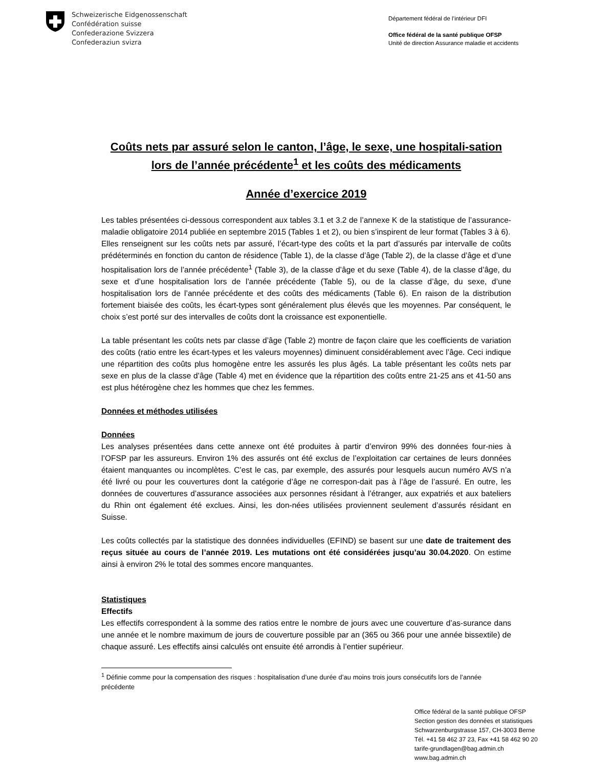Schweizerische Eidgenossenschaft
Confédération suisse
Confederazione Svizzera
Confederaziun svizra
Département fédéral de l’intérieur DFI
Office fédéral de la santé publique OFSP
Unité de direction Assurance maladie et accidents
Coûts nets par assuré selon le canton, l’âge, le sexe, une hospitali-sation lors de l’année précédente<sup>1</sup> et les coûts des médicaments
Année d’exercice 2019
Les tables présentées ci-dessous correspondent aux tables 3.1 et 3.2 de l’annexe K de la statistique de l’assurance-maladie obligatoire 2014 publiée en septembre 2015 (Tables 1 et 2), ou bien s’inspirent de leur format (Tables 3 à 6).
Elles renseignent sur les coûts nets par assuré, l’écart-type des coûts et la part d’assurés par intervalle de coûts prédéterminés en fonction du canton de résidence (Table 1), de la classe d’âge (Table 2), de la classe d’âge et d’une hospitalisation lors de l’année précédente<sup>1</sup> (Table 3), de la classe d’âge et du sexe (Table 4), de la classe d’âge, du sexe et d’une hospitalisation lors de l’année précédente (Table 5), ou de la classe d’âge, du sexe, d’une hospitalisation lors de l’année précédente et des coûts des médicaments (Table 6). En raison de la distribution fortement biaisée des coûts, les écart-types sont généralement plus élevés que les moyennes. Par conséquent, le choix s’est porté sur des intervalles de coûts dont la croissance est exponentielle.
La table présentant les coûts nets par classe d’âge (Table 2) montre de façon claire que les coefficients de variation des coûts (ratio entre les écart-types et les valeurs moyennes) diminuent considérablement avec l’âge. Ceci indique une répartition des coûts plus homogène entre les assurés les plus âgés. La table présentant les coûts nets par sexe en plus de la classe d’âge (Table 4) met en évidence que la répartition des coûts entre 21-25 ans et 41-50 ans est plus hétérogène chez les hommes que chez les femmes.
Données et méthodes utilisées
Données
Les analyses présentées dans cette annexe ont été produites à partir d’environ 99% des données four-nies à l’OFSP par les assureurs. Environ 1% des assurés ont été exclus de l’exploitation car certaines de leurs données étaient manquantes ou incomplètes. C’est le cas, par exemple, des assurés pour lesquels aucun numéro AVS n’a été livré ou pour les couvertures dont la catégorie d’âge ne correspon-dait pas à l’âge de l’assuré. En outre, les données de couvertures d’assurance associées aux personnes résidant à l’étranger, aux expatriés et aux bateliers du Rhin ont également été exclues. Ainsi, les don-nées utilisées proviennent seulement d’assurés résidant en Suisse.
Les coûts collectés par la statistique des données individuelles (EFIND) se basent sur une date de traitement des reçus située au cours de l’année 2019. Les mutations ont été considérées jusqu’au 30.04.2020. On estime ainsi à environ 2% le total des sommes encore manquantes.
Statistiques
Effectifs
Les effectifs correspondent à la somme des ratios entre le nombre de jours avec une couverture d’as-surance dans une année et le nombre maximum de jours de couverture possible par an (365 ou 366 pour une année bissextile) de chaque assuré. Les effectifs ainsi calculés ont ensuite été arrondis à l’entier supérieur.
<sup>1</sup> Définie comme pour la compensation des risques : hospitalisation d’une durée d’au moins trois jours consécutifs lors de l’année précédente
Office fédéral de la santé publique OFSP
Section gestion des données et statistiques
Schwarzenburgstrasse 157, CH-3003 Berne
Tél. +41 58 462 37 23, Fax +41 58 462 90 20
tarife-grundlagen@bag.admin.ch
www.bag.admin.ch